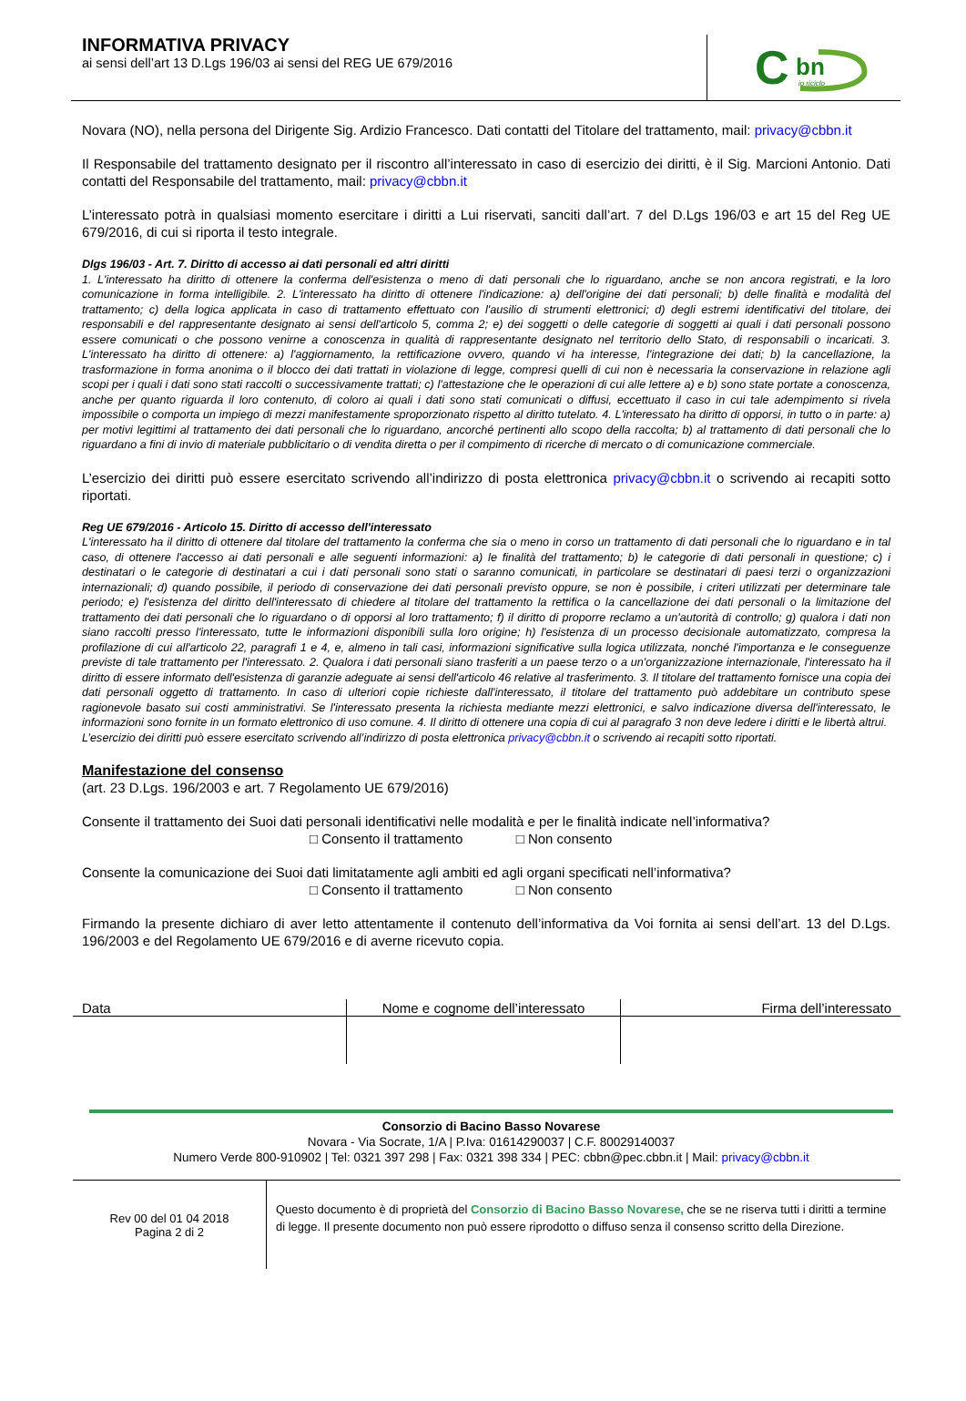INFORMATIVA PRIVACY
ai sensi dell’art 13 D.Lgs 196/03 ai sensi del REG UE 679/2016
C
bn
io riciclo
Novara (NO), nella persona del Dirigente Sig. Ardizio Francesco. Dati contatti del Titolare del trattamento, mail: privacy@cbbn.it
Il Responsabile del trattamento designato per il riscontro all’interessato in caso di esercizio dei diritti, è il Sig. Marcioni Antonio. Dati contatti del Responsabile del trattamento, mail: privacy@cbbn.it
L’interessato potrà in qualsiasi momento esercitare i diritti a Lui riservati, sanciti dall’art. 7 del D.Lgs 196/03 e art 15 del Reg UE 679/2016, di cui si riporta il testo integrale.
Dlgs 196/03 - Art. 7. Diritto di accesso ai dati personali ed altri diritti
1. L'interessato ha diritto di ottenere la conferma dell'esistenza o meno di dati personali che lo riguardano, anche se non ancora registrati, e la loro comunicazione in forma intelligibile. 2. L'interessato ha diritto di ottenere l'indicazione: a) dell'origine dei dati personali; b) delle finalità e modalità del trattamento; c) della logica applicata in caso di trattamento effettuato con l'ausilio di strumenti elettronici; d) degli estremi identificativi del titolare, dei responsabili e del rappresentante designato ai sensi dell'articolo 5, comma 2; e) dei soggetti o delle categorie di soggetti ai quali i dati personali possono essere comunicati o che possono venirne a conoscenza in qualità di rappresentante designato nel territorio dello Stato, di responsabili o incaricati. 3. L'interessato ha diritto di ottenere: a) l'aggiornamento, la rettificazione ovvero, quando vi ha interesse, l'integrazione dei dati; b) la cancellazione, la trasformazione in forma anonima o il blocco dei dati trattati in violazione di legge, compresi quelli di cui non è necessaria la conservazione in relazione agli scopi per i quali i dati sono stati raccolti o successivamente trattati; c) l'attestazione che le operazioni di cui alle lettere a) e b) sono state portate a conoscenza, anche per quanto riguarda il loro contenuto, di coloro ai quali i dati sono stati comunicati o diffusi, eccettuato il caso in cui tale adempimento si rivela impossibile o comporta un impiego di mezzi manifestamente sproporzionato rispetto al diritto tutelato. 4. L'interessato ha diritto di opporsi, in tutto o in parte: a) per motivi legittimi al trattamento dei dati personali che lo riguardano, ancorché pertinenti allo scopo della raccolta; b) al trattamento di dati personali che lo riguardano a fini di invio di materiale pubblicitario o di vendita diretta o per il compimento di ricerche di mercato o di comunicazione commerciale.
L’esercizio dei diritti può essere esercitato scrivendo all’indirizzo di posta elettronica privacy@cbbn.it o scrivendo ai recapiti sotto riportati.
Reg UE 679/2016 - Articolo 15. Diritto di accesso dell'interessato
L'interessato ha il diritto di ottenere dal titolare del trattamento la conferma che sia o meno in corso un trattamento di dati personali che lo riguardano e in tal caso, di ottenere l'accesso ai dati personali e alle seguenti informazioni: a) le finalità del trattamento; b) le categorie di dati personali in questione; c) i destinatari o le categorie di destinatari a cui i dati personali sono stati o saranno comunicati, in particolare se destinatari di paesi terzi o organizzazioni internazionali; d) quando possibile, il periodo di conservazione dei dati personali previsto oppure, se non è possibile, i criteri utilizzati per determinare tale periodo; e) l'esistenza del diritto dell'interessato di chiedere al titolare del trattamento la rettifica o la cancellazione dei dati personali o la limitazione del trattamento dei dati personali che lo riguardano o di opporsi al loro trattamento; f) il diritto di proporre reclamo a un'autorità di controllo; g) qualora i dati non siano raccolti presso l'interessato, tutte le informazioni disponibili sulla loro origine; h) l'esistenza di un processo decisionale automatizzato, compresa la profilazione di cui all'articolo 22, paragrafi 1 e 4, e, almeno in tali casi, informazioni significative sulla logica utilizzata, nonché l'importanza e le conseguenze previste di tale trattamento per l'interessato. 2. Qualora i dati personali siano trasferiti a un paese terzo o a un'organizzazione internazionale, l'interessato ha il diritto di essere informato dell'esistenza di garanzie adeguate ai sensi dell'articolo 46 relative al trasferimento. 3. Il titolare del trattamento fornisce una copia dei dati personali oggetto di trattamento. In caso di ulteriori copie richieste dall'interessato, il titolare del trattamento può addebitare un contributo spese ragionevole basato sui costi amministrativi. Se l'interessato presenta la richiesta mediante mezzi elettronici, e salvo indicazione diversa dell'interessato, le informazioni sono fornite in un formato elettronico di uso comune. 4. Il diritto di ottenere una copia di cui al paragrafo 3 non deve ledere i diritti e le libertà altrui.
L’esercizio dei diritti può essere esercitato scrivendo all’indirizzo di posta elettronica privacy@cbbn.it o scrivendo ai recapiti sotto riportati.
Manifestazione del consenso
(art. 23 D.Lgs. 196/2003 e art. 7 Regolamento UE 679/2016)
Consente il trattamento dei Suoi dati personali identificativi nelle modalità e per le finalità indicate nell’informativa?
□ Consento il trattamento □ Non consento
Consente la comunicazione dei Suoi dati limitatamente agli ambiti ed agli organi specificati nell’informativa?
□ Consento il trattamento □ Non consento
Firmando la presente dichiaro di aver letto attentamente il contenuto dell’informativa da Voi fornita ai sensi dell’art. 13 del D.Lgs. 196/2003 e del Regolamento UE 679/2016 e di averne ricevuto copia.
| Data | Nome e cognome dell’interessato | Firma dell’interessato |
Consorzio di Bacino Basso Novarese
Novara - Via Socrate, 1/A | P.Iva: 01614290037 | C.F. 80029140037
Numero Verde 800-910902 | Tel: 0321 397 298 | Fax: 0321 398 334 | PEC: cbbn@pec.cbbn.it | Mail: privacy@cbbn.it
| Rev 00 del 01 04 2018 Pagina 2 di 2 | Questo documento è di proprietà del Consorzio di Bacino Basso Novarese, che se ne riserva tutti i diritti a termine di legge. Il presente documento non può essere riprodotto o diffuso senza il consenso scritto della Direzione. |